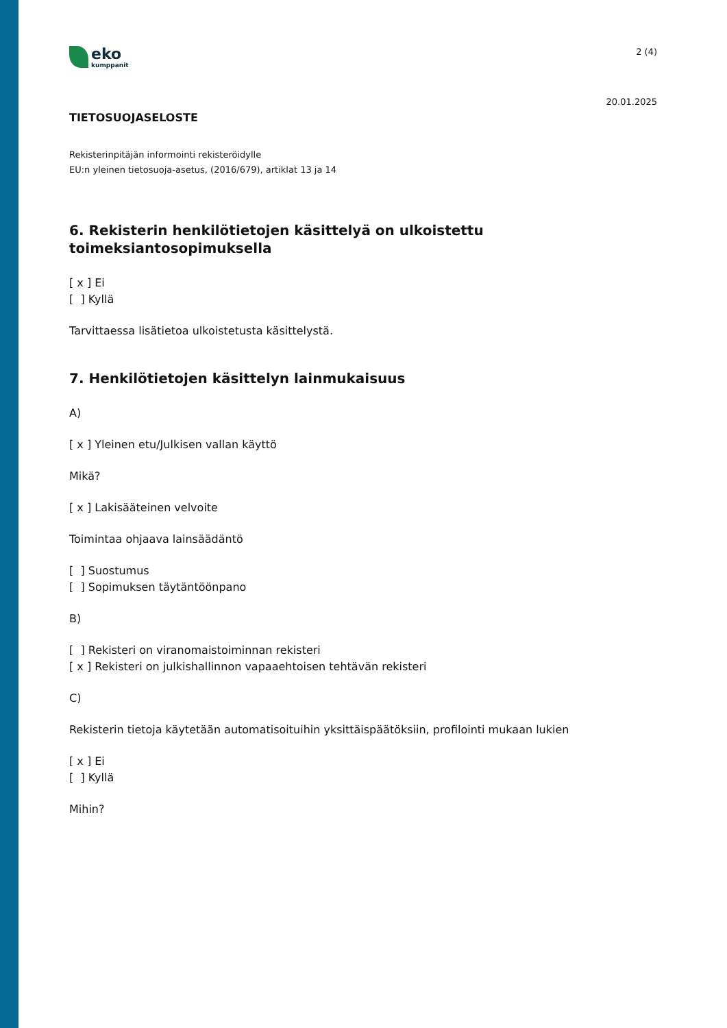eko
kumppanit
2 (4)
20.01.2025
TIETOSUOJASELOSTE
Rekisterinpitäjän informointi rekisteröidylle
EU:n yleinen tietosuoja-asetus, (2016/679), artiklat 13 ja 14
6. Rekisterin henkilötietojen käsittelyä on ulkoistettu toimeksiantosopimuksella
[ x ] Ei
[ ] Kyllä
Tarvittaessa lisätietoa ulkoistetusta käsittelystä.
7. Henkilötietojen käsittelyn lainmukaisuus
A)
[ x ] Yleinen etu/Julkisen vallan käyttö
Mikä?
[ x ] Lakisääteinen velvoite
Toimintaa ohjaava lainsäädäntö
[ ] Suostumus
[ ] Sopimuksen täytäntöönpano
B)
[ ] Rekisteri on viranomaistoiminnan rekisteri
[ x ] Rekisteri on julkishallinnon vapaaehtoisen tehtävän rekisteri
C)
Rekisterin tietoja käytetään automatisoituihin yksittäispäätöksiin, profilointi mukaan lukien
[ x ] Ei
[ ] Kyllä
Mihin?